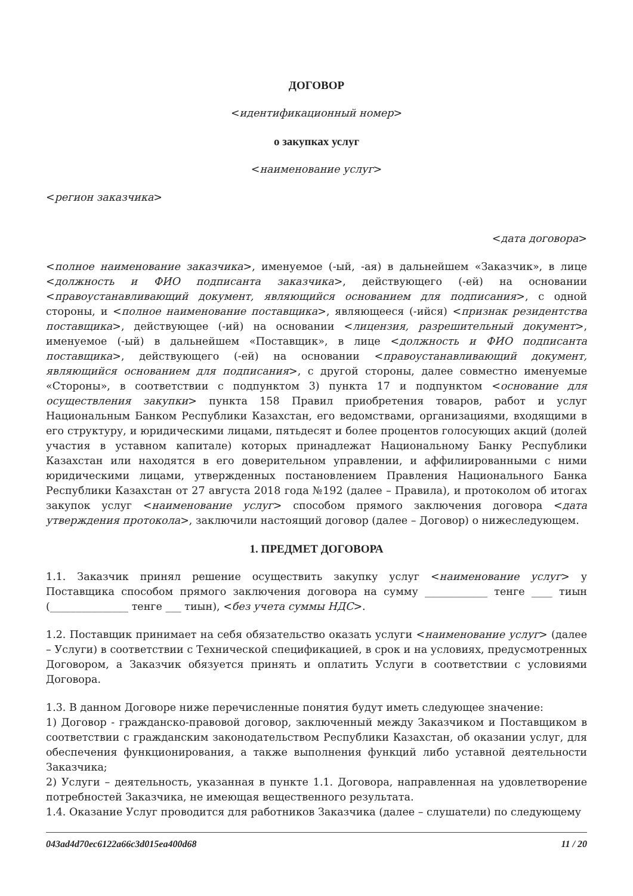ДОГОВОР
<идентификационный номер>
о закупках услуг
<наименование услуг>
<регион заказчика>
<дата договора>
<полное наименование заказчика>, именуемое (-ый, -ая) в дальнейшем «Заказчик», в лице <должность и ФИО подписанта заказчика>, действующего (-ей) на основании <правоустанавливающий документ, являющийся основанием для подписания>, с одной стороны, и <полное наименование поставщика>, являющееся (-ийся) <признак резидентства поставщика>, действующее (-ий) на основании <лицензия, разрешительный документ>, именуемое (-ый) в дальнейшем «Поставщик», в лице <должность и ФИО подписанта поставщика>, действующего (-ей) на основании <правоустанавливающий документ, являющийся основанием для подписания>, с другой стороны, далее совместно именуемые «Стороны», в соответствии с подпунктом 3) пункта 17 и подпунктом <основание для осуществления закупки> пункта 158 Правил приобретения товаров, работ и услуг Национальным Банком Республики Казахстан, его ведомствами, организациями, входящими в его структуру, и юридическими лицами, пятьдесят и более процентов голосующих акций (долей участия в уставном капитале) которых принадлежат Национальному Банку Республики Казахстан или находятся в его доверительном управлении, и аффилиированными с ними юридическими лицами, утвержденных постановлением Правления Национального Банка Республики Казахстан от 27 августа 2018 года №192 (далее – Правила), и протоколом об итогах закупок услуг <наименование услуг> способом прямого заключения договора <дата утверждения протокола>, заключили настоящий договор (далее – Договор) о нижеследующем.
1. ПРЕДМЕТ ДОГОВОРА
1.1. Заказчик принял решение осуществить закупку услуг <наименование услуг> у Поставщика способом прямого заключения договора на сумму ____________ тенге ____ тиын (_______________ тенге ___ тиын), <без учета суммы НДС>.
1.2. Поставщик принимает на себя обязательство оказать услуги <наименование услуг> (далее – Услуги) в соответствии с Технической спецификацией, в срок и на условиях, предусмотренных Договором, а Заказчик обязуется принять и оплатить Услуги в соответствии с условиями Договора.
1.3. В данном Договоре ниже перечисленные понятия будут иметь следующее значение:
1) Договор - гражданско-правовой договор, заключенный между Заказчиком и Поставщиком в соответствии с гражданским законодательством Республики Казахстан, об оказании услуг, для обеспечения функционирования, а также выполнения функций либо уставной деятельности Заказчика;
2) Услуги – деятельность, указанная в пункте 1.1. Договора, направленная на удовлетворение потребностей Заказчика, не имеющая вещественного результата.
1.4. Оказание Услуг проводится для работников Заказчика (далее – слушатели) по следующему
043ad4d70ec6122a66c3d015ea400d68 11 / 20